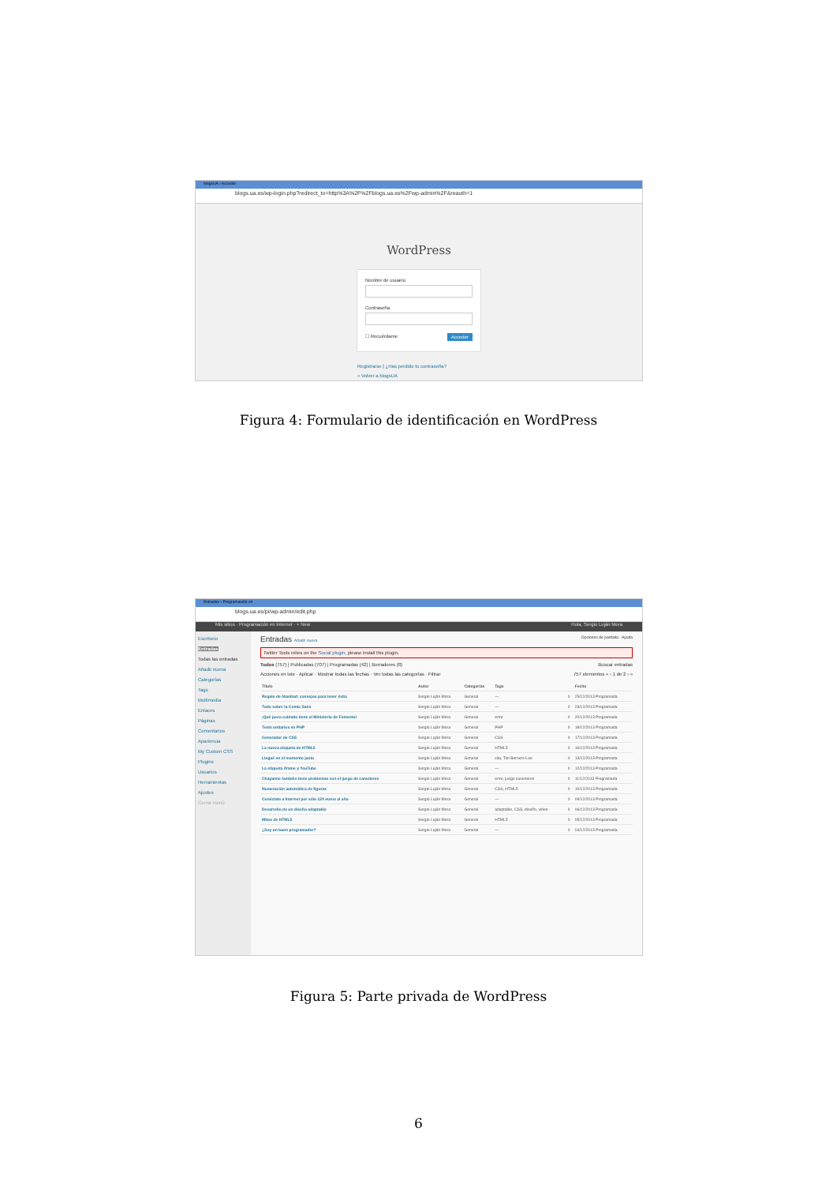blogsUA › Acceder
blogs.ua.es/wp-login.php?redirect_to=http%3A%2F%2Fblogs.ua.es%2Fwp-admin%2F&reauth=1
WordPress
Nombre de usuario
Contraseña
☐ Recuérdame Acceder
Registrarse | ¿Has perdido tu contraseña?
« Volver a blogsUA
Figura 4: Formulario de identificación en WordPress
Entradas ‹ Programación en
blogs.ua.es/pi/wp-admin/edit.php
Mis sitios · Programación en Internet · + New Hola, Sergio Luján Mora
Escritorio
Entradas
Todas las entradas
Añadir nueva
Categorías
Tags
Multimedia
Enlaces
Páginas
Comentarios
Apariencia
My Custom CSS
Plugins
Usuarios
Herramientas
Ajustes
Cerrar menú
Entradas Añadir nueva Opciones de pantalla · Ayuda
Twitter Tools relies on the Social plugin, please install this plugin.
Todos (757) | Publicadas (707) | Programadas (42) | Borradores (8) Buscar entradas
Acciones en lote · Aplicar · Mostrar todas las fechas · Ver todas las categorías · Filtrar 757 elementos « ‹ 1 de 2 › »
| Título | Autor | Categorías | Tags | | Fecha |
| --- | --- | --- | --- | --- | --- |
| Regalo de Navidad: consejos para tener éxito | Sergio Luján Mora | General | — | 0 | 25/12/2013 Programada |
| Todo sobre la Comic Sans | Sergio Luján Mora | General | — | 0 | 23/12/2013 Programada |
| ¡Qué poco cuidado tiene el Ministerio de Fomento! | Sergio Luján Mora | General | error | 0 | 20/12/2013 Programada |
| Tests unitarios en PHP | Sergio Luján Mora | General | PHP | 0 | 18/12/2013 Programada |
| Generador de CSS | Sergio Luján Mora | General | CSS | 0 | 17/12/2013 Programada |
| La nueva etiqueta de HTML5 | Sergio Luján Mora | General | HTML5 | 0 | 16/12/2013 Programada |
| Llegué en el momento justo | Sergio Luján Mora | General | cita, Tim Berners-Lee | 0 | 13/12/2013 Programada |
| La etiqueta iframe y YouTube | Sergio Luján Mora | General | — | 0 | 12/12/2013 Programada |
| Chayanne también tiene problemas con el juego de caracteres | Sergio Luján Mora | General | error, juego caracteres | 0 | 11/12/2013 Programada |
| Numeración automática de figuras | Sergio Luján Mora | General | CSS, HTML5 | 0 | 10/12/2013 Programada |
| Conéctate a Internet por sólo 120 euros al año | Sergio Luján Mora | General | — | 0 | 09/12/2013 Programada |
| Desarrollo de un diseño adaptable | Sergio Luján Mora | General | adaptable, CSS, diseño, video | 0 | 06/12/2013 Programada |
| Mitos de HTML5 | Sergio Luján Mora | General | HTML5 | 0 | 05/12/2013 Programada |
| ¿Soy un buen programador? | Sergio Luján Mora | General | — | 0 | 04/12/2013 Programada |
Figura 5: Parte privada de WordPress
6